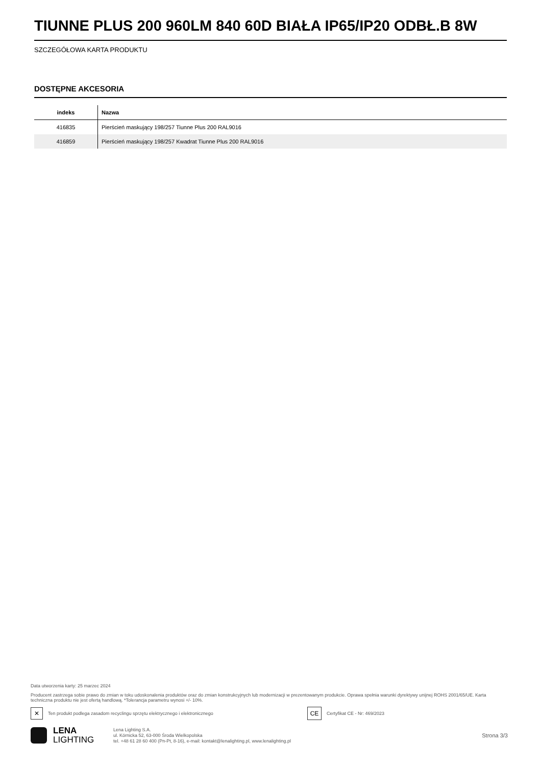TIUNNE PLUS 200 960LM 840 60D BIAŁA IP65/IP20 ODBŁ.B 8W
SZCZEGÓŁOWA KARTA PRODUKTU
DOSTĘPNE AKCESORIA
| indeks | Nazwa |
| --- | --- |
| 416835 | Pierścień maskujący 198/257 Tiunne Plus 200 RAL9016 |
| 416859 | Pierścień maskujący 198/257 Kwadrat Tiunne Plus 200 RAL9016 |
Data utworzenia karty: 25 marzec 2024
Producent zastrzega sobie prawo do zmian w toku udoskonalenia produktów oraz do zmian konstrukcyjnych lub modernizacji w prezentowanym produkcie. Oprawa spełnia warunki dyrektywy unijnej ROHS 2001/65/UE. Karta techniczna produktu nie jest ofertą handlową. *Tolerancja parametru wynosi +/- 10%.
✕
Ten produkt podlega zasadom recyclingu sprzętu elektrycznego i elektronicznego
CE
Certyfikat CE - Nr: 469/2023
LENA
LIGHTING
Lena Lighting S.A.
ul. Kórnicka 52, 63-000 Środa Wielkopolska
tel. +48 61 28 60 400 (Pn-Pt, 8-16), e-mail: kontakt@lenalighting.pl, www.lenalighting.pl
Strona 3/3